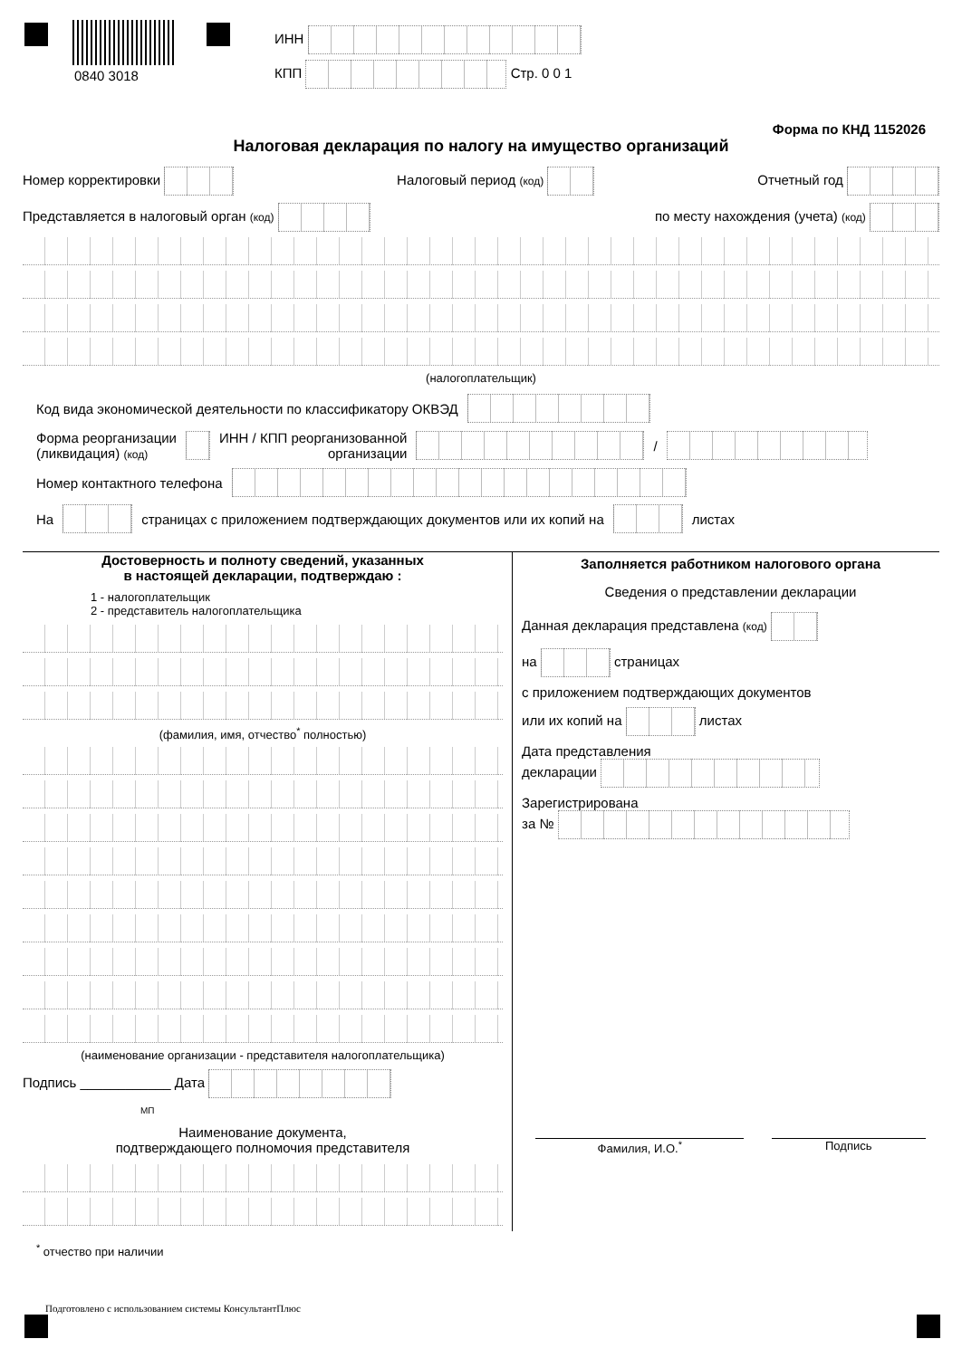0840 3018
ИНН
КПП Стр. 0 0 1
Форма по КНД 1152026
Налоговая декларация по налогу на имущество организаций
Номер корректировки Налоговый период (код) Отчетный год
Представляется в налоговый орган (код) по месту нахождения (учета) (код)
(налогоплательщик)
Код вида экономической деятельности по классификатору ОКВЭД
Форма реорганизации
(ликвидация) (код) ИНН / КПП реорганизованной
организации /
Номер контактного телефона
На страницах с приложением подтверждающих документов или их копий на листах
Достоверность и полноту сведений, указанных
в настоящей декларации, подтверждаю :
1 - налогоплательщик
2 - представитель налогоплательщика
(фамилия, имя, отчество<sup>*</sup> полностью)
(наименование организации - представителя налогоплательщика)
Подпись ____________ Дата
МП
Наименование документа,
подтверждающего полномочия представителя
Заполняется работником налогового органа
Сведения о представлении декларации
Данная декларация представлена (код)
на страницах
с приложением подтверждающих документов
или их копий на листах
Дата представления
декларации
Зарегистрирована
за №
Фамилия, И.О.<sup>*</sup> Подпись
<sup>*</sup> отчество при наличии
Подготовлено с использованием системы КонсультантПлюс